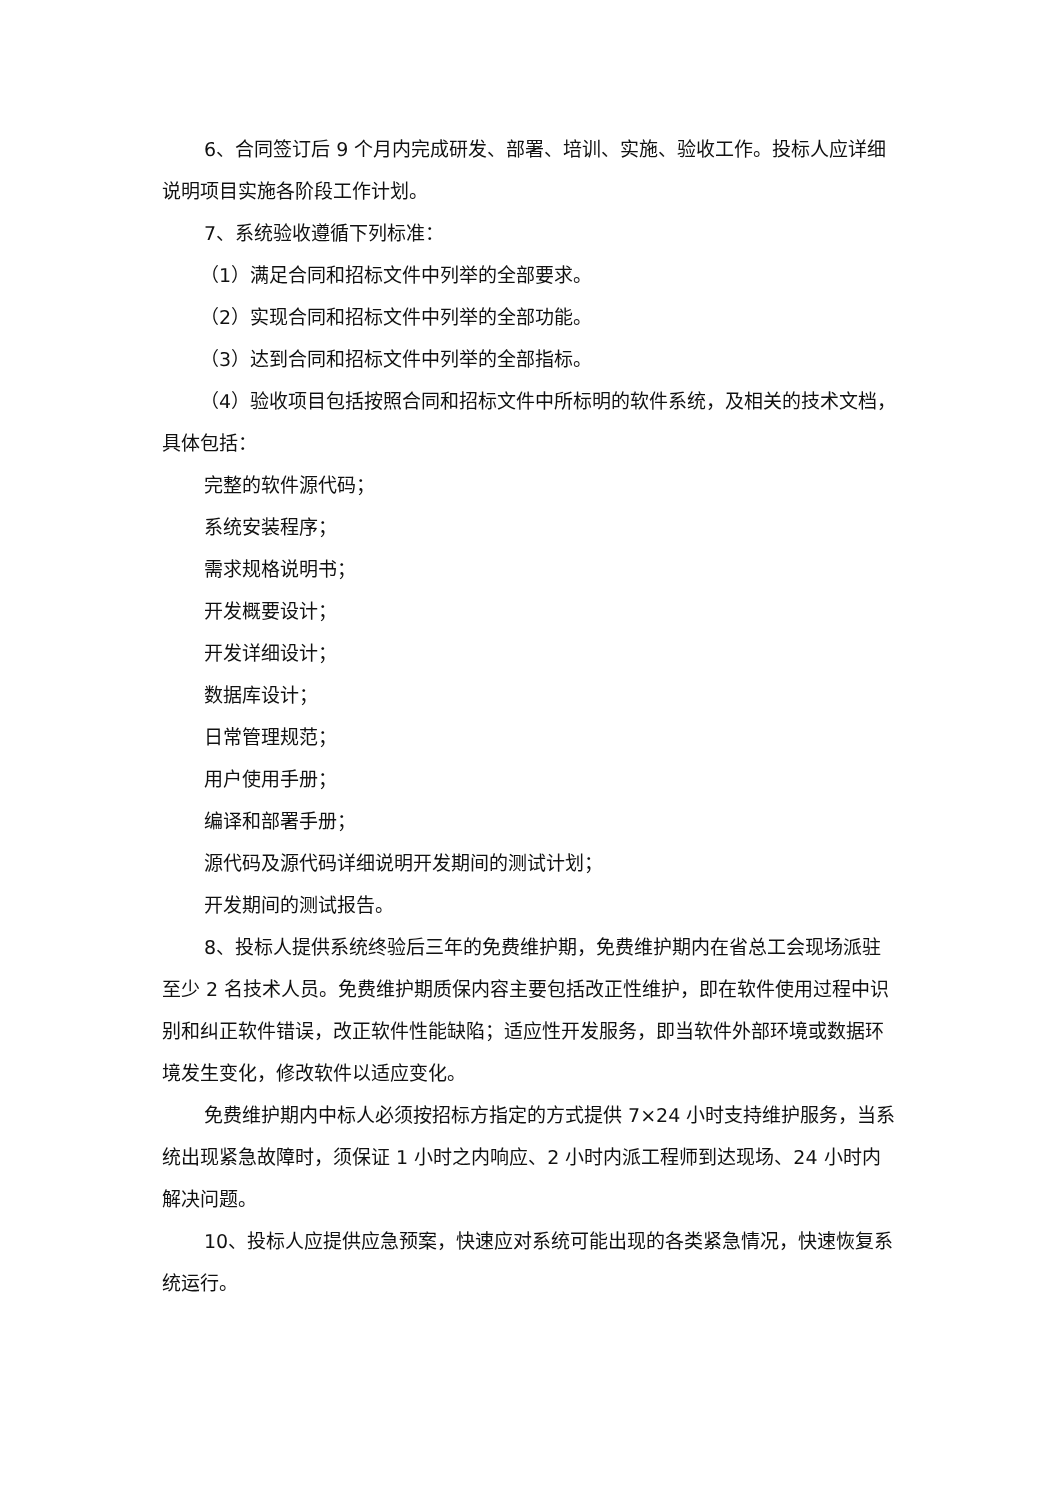6、合同签订后 9 个月内完成研发、部署、培训、实施、验收工作。投标人应详细说明项目实施各阶段工作计划。
7、系统验收遵循下列标准：
（1）满足合同和招标文件中列举的全部要求。
（2）实现合同和招标文件中列举的全部功能。
（3）达到合同和招标文件中列举的全部指标。
（4）验收项目包括按照合同和招标文件中所标明的软件系统，及相关的技术文档，具体包括：
完整的软件源代码；
系统安装程序；
需求规格说明书；
开发概要设计；
开发详细设计；
数据库设计；
日常管理规范；
用户使用手册；
编译和部署手册；
源代码及源代码详细说明开发期间的测试计划；
开发期间的测试报告。
8、投标人提供系统终验后三年的免费维护期，免费维护期内在省总工会现场派驻至少 2 名技术人员。免费维护期质保内容主要包括改正性维护，即在软件使用过程中识别和纠正软件错误，改正软件性能缺陷；适应性开发服务，即当软件外部环境或数据环境发生变化，修改软件以适应变化。
免费维护期内中标人必须按招标方指定的方式提供 7×24 小时支持维护服务，当系统出现紧急故障时，须保证 1 小时之内响应、2 小时内派工程师到达现场、24 小时内解决问题。
10、投标人应提供应急预案，快速应对系统可能出现的各类紧急情况，快速恢复系统运行。